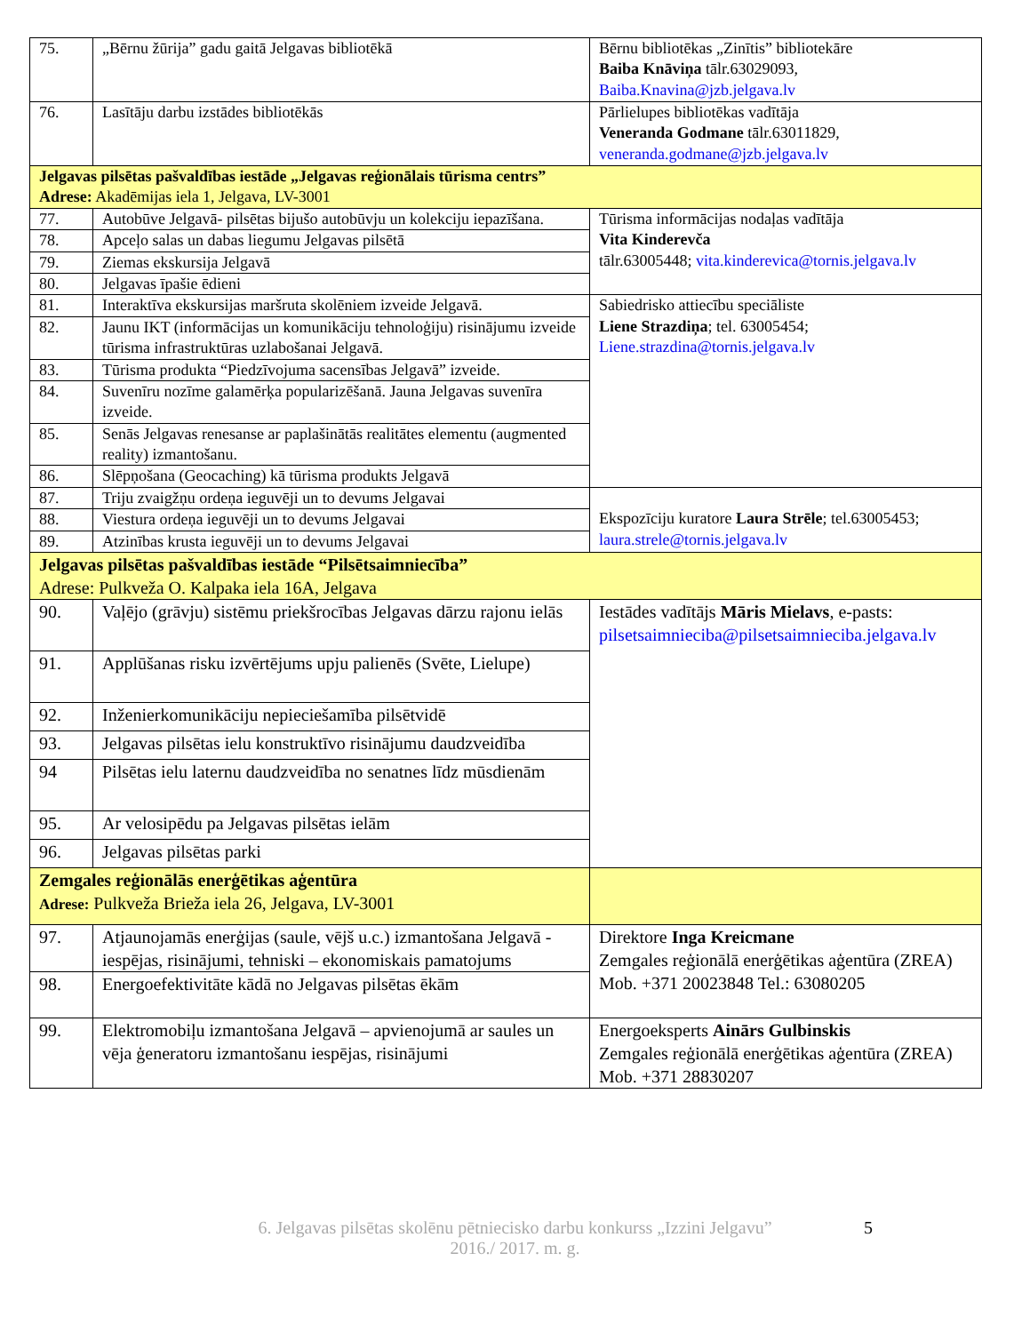| 75. | „Bērnu žūrija” gadu gaitā Jelgavas bibliotēkā | Bērnu bibliotēkas „Zinītis” bibliotekāre Baiba Knāviņa tālr.63029093, Baiba.Knavina@jzb.jelgava.lv |
| 76. | Lasītāju darbu izstādes bibliotēkās | Pārlielupes bibliotēkas vadītāja Veneranda Godmane tālr.63011829, veneranda.godmane@jzb.jelgava.lv |
| Jelgavas pilsētas pašvaldības iestāde „Jelgavas reģionālais tūrisma centrs” Adrese: Akadēmijas iela 1, Jelgava, LV-3001 | | |
| 77. | Autobūve Jelgavā- pilsētas bijušo autobūvju un kolekciju iepazīšana. | Tūrisma informācijas nodaļas vadītāja Vita Kinderevča tālr.63005448; vita.kinderevica@tornis.jelgava.lv |
| 78. | Apceļo salas un dabas liegumu Jelgavas pilsētā | |
| 79. | Ziemas ekskursija Jelgavā | |
| 80. | Jelgavas īpašie ēdieni | |
| 81. | Interaktīva ekskursijas maršruta skolēniem izveide Jelgavā. | Sabiedrisko attiecību speciāliste Liene Strazdiņa ; tel. 63005454; Liene.strazdina@tornis.jelgava.lv |
| 82. | Jaunu IKT (informācijas un komunikāciju tehnoloģiju) risinājumu izveide tūrisma infrastruktūras uzlabošanai Jelgavā. | |
| 83. | Tūrisma produkta “Piedzīvojuma sacensības Jelgavā” izveide. | |
| 84. | Suvenīru nozīme galamērķa popularizēšanā. Jauna Jelgavas suvenīra izveide. | |
| 85. | Senās Jelgavas renesanse ar paplašinātās realitātes elementu (augmented reality) izmantošanu. | |
| 86. | Slēpņošana (Geocaching) kā tūrisma produkts Jelgavā | |
| 87. | Triju zvaigžņu ordeņa ieguvēji un to devums Jelgavai | Ekspozīciju kuratore Laura Strēle ; tel.63005453; laura.strele@tornis.jelgava.lv |
| 88. | Viestura ordeņa ieguvēji un to devums Jelgavai | |
| 89. | Atzinības krusta ieguvēji un to devums Jelgavai | |
| Jelgavas pilsētas pašvaldības iestāde “Pilsētsaimniecība” Adrese: Pulkveža O. Kalpaka iela 16A, Jelgava | | |
| 90. | Vaļējo (grāvju) sistēmu priekšrocības Jelgavas dārzu rajonu ielās | Iestādes vadītājs Māris Mielavs , e-pasts: pilsetsaimnieciba@pilsetsaimnieciba.jelgava.lv |
| 91. | Applūšanas risku izvērtējums upju palienēs (Svēte, Lielupe) | |
| 92. | Inženierkomunikāciju nepieciešamība pilsētvidē | |
| 93. | Jelgavas pilsētas ielu konstruktīvo risinājumu daudzveidība | |
| 94 | Pilsētas ielu laternu daudzveidība no senatnes līdz mūsdienām | |
| 95. | Ar velosipēdu pa Jelgavas pilsētas ielām | |
| 96. | Jelgavas pilsētas parki | |
| Zemgales reģionālās enerģētikas aģentūra Adrese: Pulkveža Brieža iela 26, Jelgava, LV-3001 | | |
| 97. | Atjaunojamās enerģijas (saule, vējš u.c.) izmantošana Jelgavā - iespējas, risinājumi, tehniski – ekonomiskais pamatojums | Direktore Inga Kreicmane Zemgales reģionālā enerģētikas aģentūra (ZREA) Mob. +371 20023848 Tel.: 63080205 |
| 98. | Energoefektivitāte kādā no Jelgavas pilsētas ēkām | |
| 99. | Elektromobiļu izmantošana Jelgavā – apvienojumā ar saules un vēja ģeneratoru izmantošanu iespējas, risinājumi | Energoeksperts Ainārs Gulbinskis Zemgales reģionālā enerģētikas aģentūra (ZREA) Mob. +371 28830207 |
6. Jelgavas pilsētas skolēnu pētniecisko darbu konkurss „Izzini Jelgavu”
2016./ 2017. m. g.
5